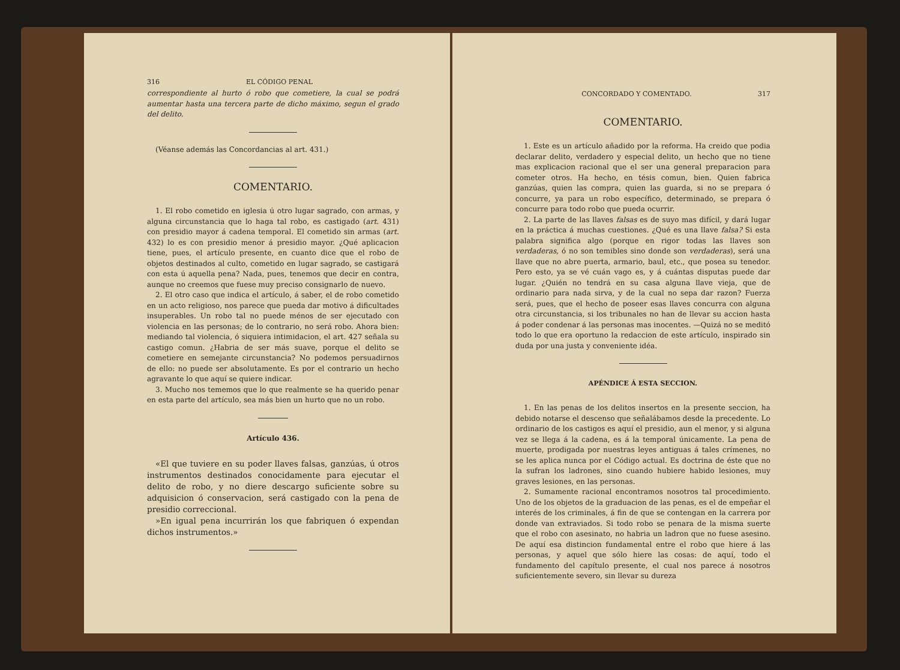316 EL CÓDIGO PENAL
correspondiente al hurto ó robo que cometiere, la cual se podrá aumentar hasta una tercera parte de dicho máximo, segun el grado del delito.
(Véanse además las Concordancias al art. 431.)
COMENTARIO.
1. El robo cometido en iglesia ú otro lugar sagrado, con armas, y alguna circunstancia que lo haga tal robo, es castigado (art. 431) con presidio mayor á cadena temporal. El cometido sin armas (art. 432) lo es con presidio menor á presidio mayor. ¿Qué aplicacion tiene, pues, el artículo presente, en cuanto dice que el robo de objetos destinados al culto, cometido en lugar sagrado, se castigará con esta ú aquella pena? Nada, pues, tenemos que decir en contra, aunque no creemos que fuese muy preciso consignarlo de nuevo.
2. El otro caso que indica el artículo, á saber, el de robo cometido en un acto religioso, nos parece que pueda dar motivo á dificultades insuperables. Un robo tal no puede ménos de ser ejecutado con violencia en las personas; de lo contrario, no será robo. Ahora bien: mediando tal violencia, ó siquiera intimidacion, el art. 427 señala su castigo comun. ¿Habria de ser más suave, porque el delito se cometiere en semejante circunstancia? No podemos persuadirnos de ello: no puede ser absolutamente. Es por el contrario un hecho agravante lo que aquí se quiere indicar.
3. Mucho nos tememos que lo que realmente se ha querido penar en esta parte del artículo, sea más bien un hurto que no un robo.
Artículo 436.
«El que tuviere en su poder llaves falsas, ganzúas, ú otros instrumentos destinados conocidamente para ejecutar el delito de robo, y no diere descargo suficiente sobre su adquisicion ó conservacion, será castigado con la pena de presidio correccional.
»En igual pena incurrirán los que fabriquen ó expendan dichos instrumentos.»
CONCORDADO Y COMENTADO. 317
COMENTARIO.
1. Este es un artículo añadido por la reforma. Ha creido que podia declarar delito, verdadero y especial delito, un hecho que no tiene mas explicacion racional que el ser una general preparacion para cometer otros. Ha hecho, en tésis comun, bien. Quien fabrica ganzúas, quien las compra, quien las guarda, si no se prepara ó concurre, ya para un robo específico, determinado, se prepara ó concurre para todo robo que pueda ocurrir.
2. La parte de las llaves falsas es de suyo mas difícil, y dará lugar en la práctica á muchas cuestiones. ¿Qué es una llave falsa? Si esta palabra significa algo (porque en rigor todas las llaves son verdaderas, ó no son temibles sino donde son verdaderas), será una llave que no abre puerta, armario, baul, etc., que posea su tenedor. Pero esto, ya se vé cuán vago es, y á cuántas disputas puede dar lugar. ¿Quién no tendrá en su casa alguna llave vieja, que de ordinario para nada sirva, y de la cual no sepa dar razon? Fuerza será, pues, que el hecho de poseer esas llaves concurra con alguna otra circunstancia, si los tribunales no han de llevar su accion hasta á poder condenar á las personas mas inocentes. —Quizá no se meditó todo lo que era oportuno la redaccion de este artículo, inspirado sin duda por una justa y conveniente idéa.
APÉNDICE Á ESTA SECCION.
1. En las penas de los delitos insertos en la presente seccion, ha debido notarse el descenso que señalábamos desde la precedente. Lo ordinario de los castigos es aquí el presidio, aun el menor, y si alguna vez se llega á la cadena, es á la temporal únicamente. La pena de muerte, prodigada por nuestras leyes antiguas á tales crímenes, no se les aplica nunca por el Código actual. Es doctrina de éste que no la sufran los ladrones, sino cuando hubiere habido lesiones, muy graves lesiones, en las personas.
2. Sumamente racional encontramos nosotros tal procedimiento. Uno de los objetos de la graduacion de las penas, es el de empeñar el interés de los criminales, á fin de que se contengan en la carrera por donde van extraviados. Si todo robo se penara de la misma suerte que el robo con asesinato, no habria un ladron que no fuese asesino. De aquí esa distincion fundamental entre el robo que hiere á las personas, y aquel que sólo hiere las cosas: de aquí, todo el fundamento del capítulo presente, el cual nos parece á nosotros suficientemente severo, sin llevar su dureza